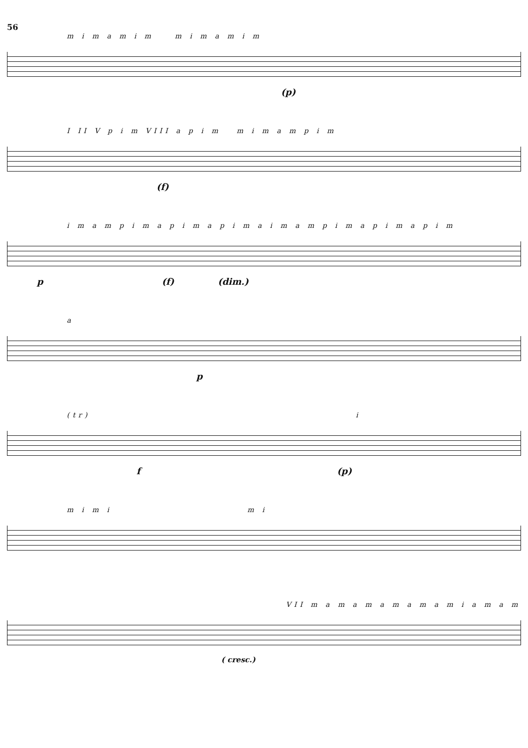56
m i m a m i m m i m a m i m
(p)
I II V p i m VIII a p i m m i m a m p i m
(f)
i m a m p i m a p i m a p i m a i m a m p i m a p i m a p i m
p (f) (dim.)
a
p
(tr) i
f (p)
m i m i m i
VII m a m a m a m a m a m i a m a m
( cresc.)